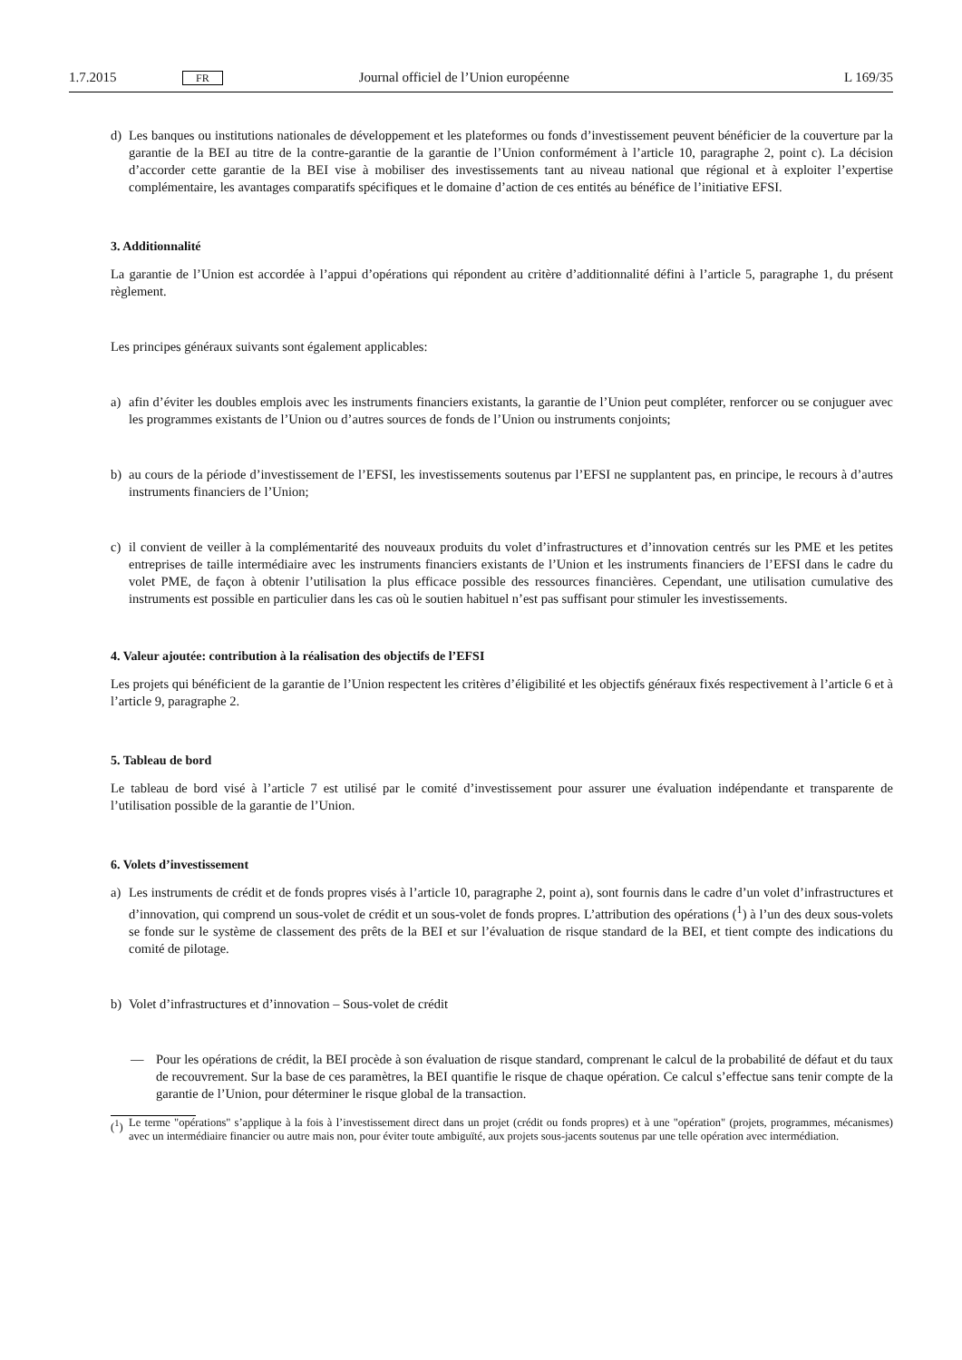1.7.2015 FR Journal officiel de l’Union européenne L 169/35
d) Les banques ou institutions nationales de développement et les plateformes ou fonds d’investissement peuvent bénéficier de la couverture par la garantie de la BEI au titre de la contre-garantie de la garantie de l’Union conformément à l’article 10, paragraphe 2, point c). La décision d’accorder cette garantie de la BEI vise à mobiliser des investissements tant au niveau national que régional et à exploiter l’expertise complémentaire, les avantages comparatifs spécifiques et le domaine d’action de ces entités au bénéfice de l’initiative EFSI.
3. Additionnalité
La garantie de l’Union est accordée à l’appui d’opérations qui répondent au critère d’additionnalité défini à l’article 5, paragraphe 1, du présent règlement.
Les principes généraux suivants sont également applicables:
a) afin d’éviter les doubles emplois avec les instruments financiers existants, la garantie de l’Union peut compléter, renforcer ou se conjuguer avec les programmes existants de l’Union ou d’autres sources de fonds de l’Union ou instruments conjoints;
b) au cours de la période d’investissement de l’EFSI, les investissements soutenus par l’EFSI ne supplantent pas, en principe, le recours à d’autres instruments financiers de l’Union;
c) il convient de veiller à la complémentarité des nouveaux produits du volet d’infrastructures et d’innovation centrés sur les PME et les petites entreprises de taille intermédiaire avec les instruments financiers existants de l’Union et les instruments financiers de l’EFSI dans le cadre du volet PME, de façon à obtenir l’utilisation la plus efficace possible des ressources financières. Cependant, une utilisation cumulative des instruments est possible en particulier dans les cas où le soutien habituel n’est pas suffisant pour stimuler les investissements.
4. Valeur ajoutée: contribution à la réalisation des objectifs de l’EFSI
Les projets qui bénéficient de la garantie de l’Union respectent les critères d’éligibilité et les objectifs généraux fixés respectivement à l’article 6 et à l’article 9, paragraphe 2.
5. Tableau de bord
Le tableau de bord visé à l’article 7 est utilisé par le comité d’investissement pour assurer une évaluation indépendante et transparente de l’utilisation possible de la garantie de l’Union.
6. Volets d’investissement
a) Les instruments de crédit et de fonds propres visés à l’article 10, paragraphe 2, point a), sont fournis dans le cadre d’un volet d’infrastructures et d’innovation, qui comprend un sous-volet de crédit et un sous-volet de fonds propres. L’attribution des opérations (<sup>1</sup>) à l’un des deux sous-volets se fonde sur le système de classement des prêts de la BEI et sur l’évaluation de risque standard de la BEI, et tient compte des indications du comité de pilotage.
b) Volet d’infrastructures et d’innovation – Sous-volet de crédit
— Pour les opérations de crédit, la BEI procède à son évaluation de risque standard, comprenant le calcul de la probabilité de défaut et du taux de recouvrement. Sur la base de ces paramètres, la BEI quantifie le risque de chaque opération. Ce calcul s’effectue sans tenir compte de la garantie de l’Union, pour déterminer le risque global de la transaction.
(<sup>1</sup>) Le terme "opérations" s’applique à la fois à l’investissement direct dans un projet (crédit ou fonds propres) et à une "opération" (projets, programmes, mécanismes) avec un intermédiaire financier ou autre mais non, pour éviter toute ambiguïté, aux projets sous-jacents soutenus par une telle opération avec intermédiation.